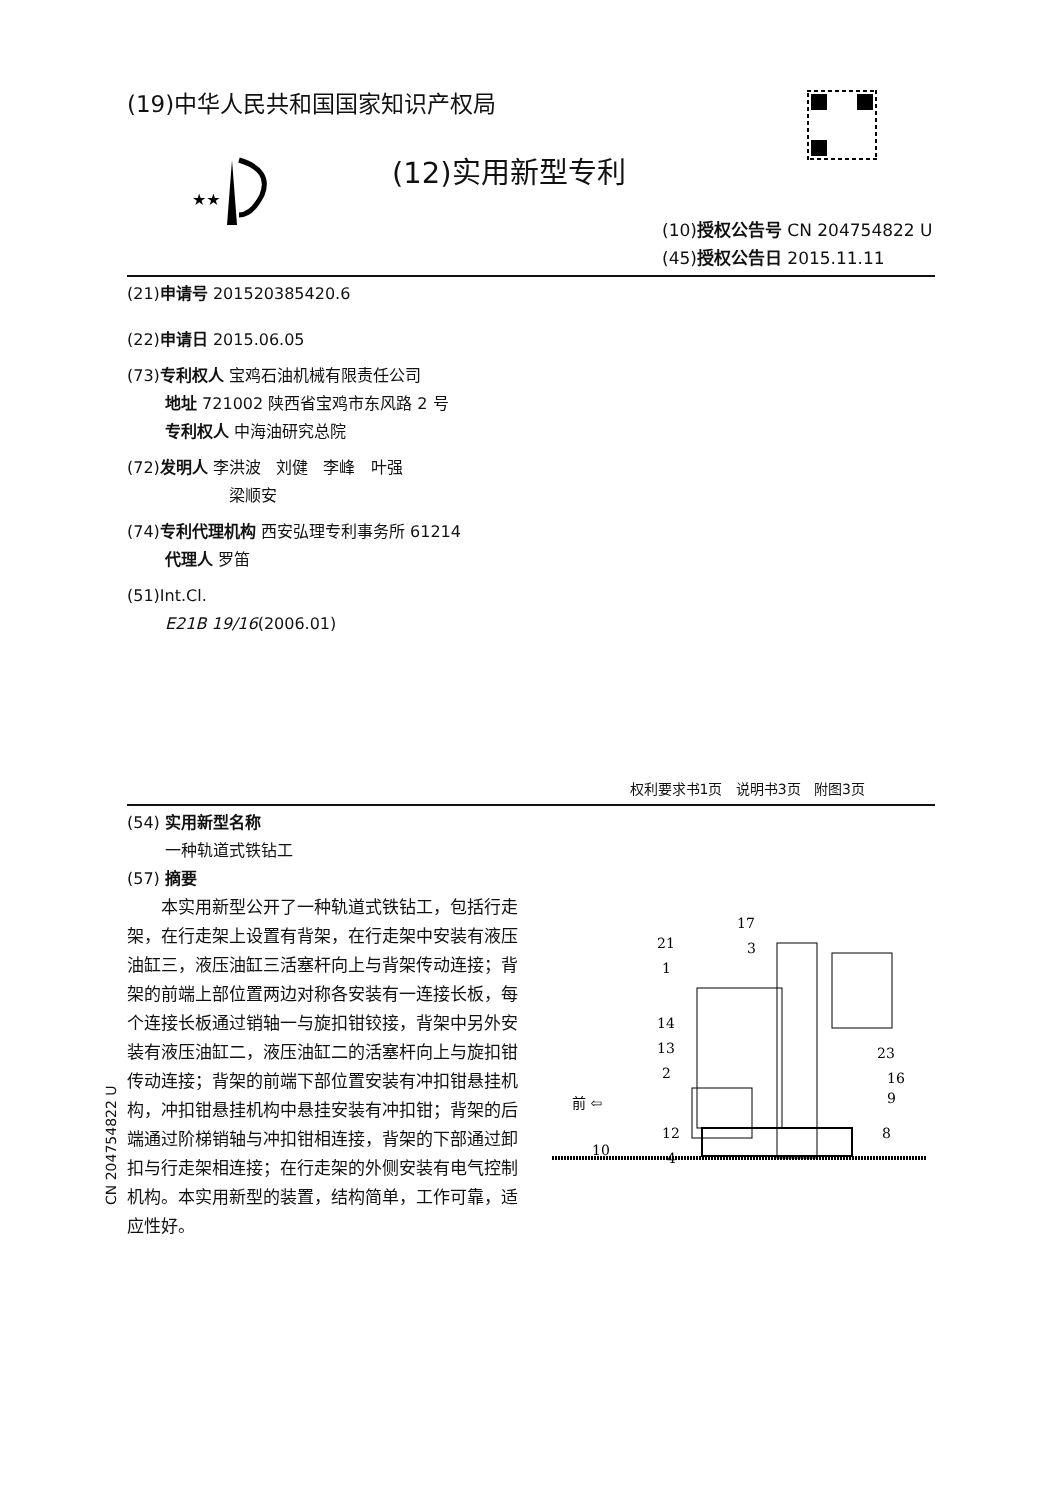(19)中华人民共和国国家知识产权局
★★
(12)实用新型专利
(10)授权公告号 CN 204754822 U
(45)授权公告日 2015.11.11
(21)申请号 201520385420.6
(22)申请日 2015.06.05
(73)专利权人 宝鸡石油机械有限责任公司
地址 721002 陕西省宝鸡市东风路 2 号
专利权人 中海油研究总院
(72)发明人 李洪波 刘健 李峰 叶强
梁顺安
(74)专利代理机构 西安弘理专利事务所 61214
代理人 罗笛
(51)Int.Cl.
E21B 19/16(2006.01)
权利要求书1页 说明书3页 附图3页
(54) 实用新型名称
一种轨道式铁钻工
(57) 摘要
本实用新型公开了一种轨道式铁钻工，包括行走架，在行走架上设置有背架，在行走架中安装有液压油缸三，液压油缸三活塞杆向上与背架传动连接；背架的前端上部位置两边对称各安装有一连接长板，每个连接长板通过销轴一与旋扣钳铰接，背架中另外安装有液压油缸二，液压油缸二的活塞杆向上与旋扣钳传动连接；背架的前端下部位置安装有冲扣钳悬挂机构，冲扣钳悬挂机构中悬挂安装有冲扣钳；背架的后端通过阶梯销轴与冲扣钳相连接，背架的下部通过卸扣与行走架相连接；在行走架的外侧安装有电气控制机构。本实用新型的装置，结构简单，工作可靠，适应性好。
前 ⇦
17
21
3
1
14
13
2
12
4
10
23
16
9
8
CN 204754822 U